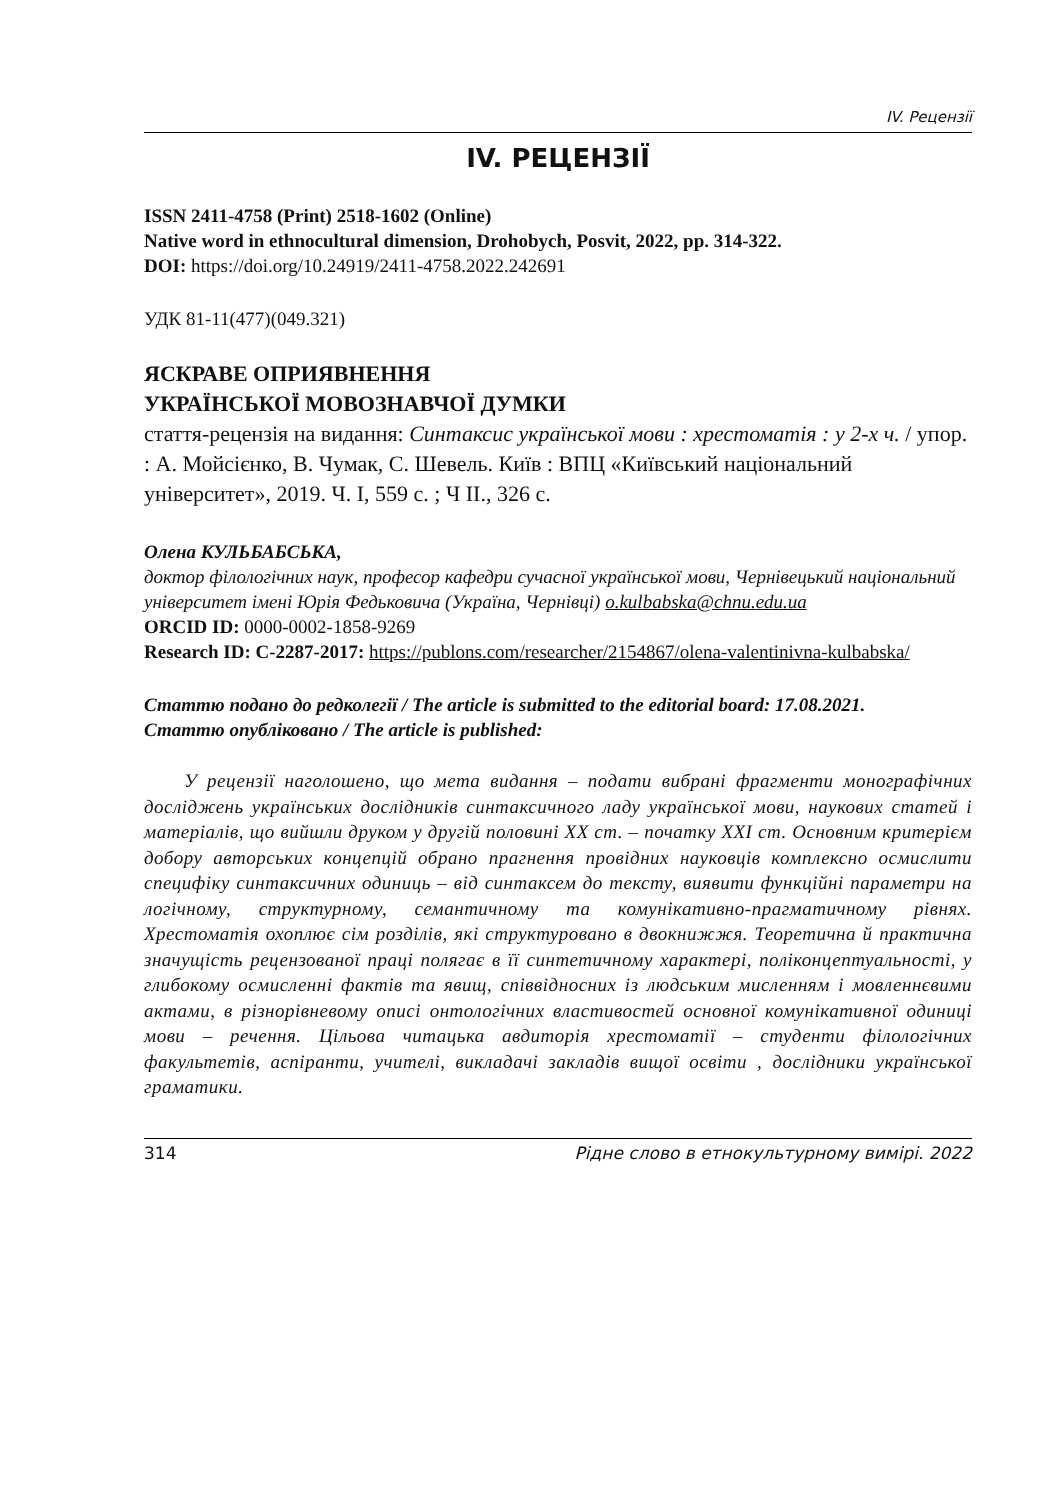IV. Рецензії
IV. РЕЦЕНЗІЇ
ISSN 2411-4758 (Print) 2518-1602 (Online)
Native word in ethnocultural dimension, Drohobych, Posvit, 2022, pp. 314-322.
DOI: https://doi.org/10.24919/2411-4758.2022.242691
УДК 81-11(477)(049.321)
ЯСКРАВЕ ОПРИЯВНЕННЯ
УКРАЇНСЬКОЇ МОВОЗНАВЧОЇ ДУМКИ
стаття-рецензія на видання: Синтаксис української мови : хрестоматія : у 2-х ч. / упор. : А. Мойсієнко, В. Чумак, С. Шевель. Київ : ВПЦ «Київський національний університет», 2019. Ч. І, 559 с. ; Ч ІІ., 326 с.
Олена КУЛЬБАБСЬКА,
доктор філологічних наук, професор кафедри сучасної української мови, Чернівецький національний університет імені Юрія Федьковича (Україна, Чернівці) o.kulbabska@chnu.edu.ua
ORCID ID: 0000-0002-1858-9269
Research ID: C-2287-2017: https://publons.com/researcher/2154867/olena-valentinivna-kulbabska/
Статтю подано до редколегії / The article is submitted to the editorial board: 17.08.2021.
Статтю опубліковано / The article is published:
У рецензії наголошено, що мета видання – подати вибрані фрагменти монографічних досліджень українських дослідників синтаксичного ладу української мови, наукових статей і матеріалів, що вийшли друком у другій половині ХХ ст. – початку ХХІ ст. Основним критерієм добору авторських концепцій обрано прагнення провідних науковців комплексно осмислити специфіку синтаксичних одиниць – від синтаксем до тексту, виявити функційні параметри на логічному, структурному, семантичному та комунікативно-прагматичному рівнях. Хрестоматія охоплює сім розділів, які структуровано в двокнижжя. Теоретична й практична значущість рецензованої праці полягає в її синтетичному характері, поліконцептуальності, у глибокому осмисленні фактів та явищ, співвідносних із людським мисленням і мовленнєвими актами, в різнорівневому описі онтологічних властивостей основної комунікативної одиниці мови – речення. Цільова читацька авдиторія хрестоматії – студенти філологічних факультетів, аспіранти, учителі, викладачі закладів вищої освіти , дослідники української граматики.
314 Рідне слово в етнокультурному вимірі. 2022